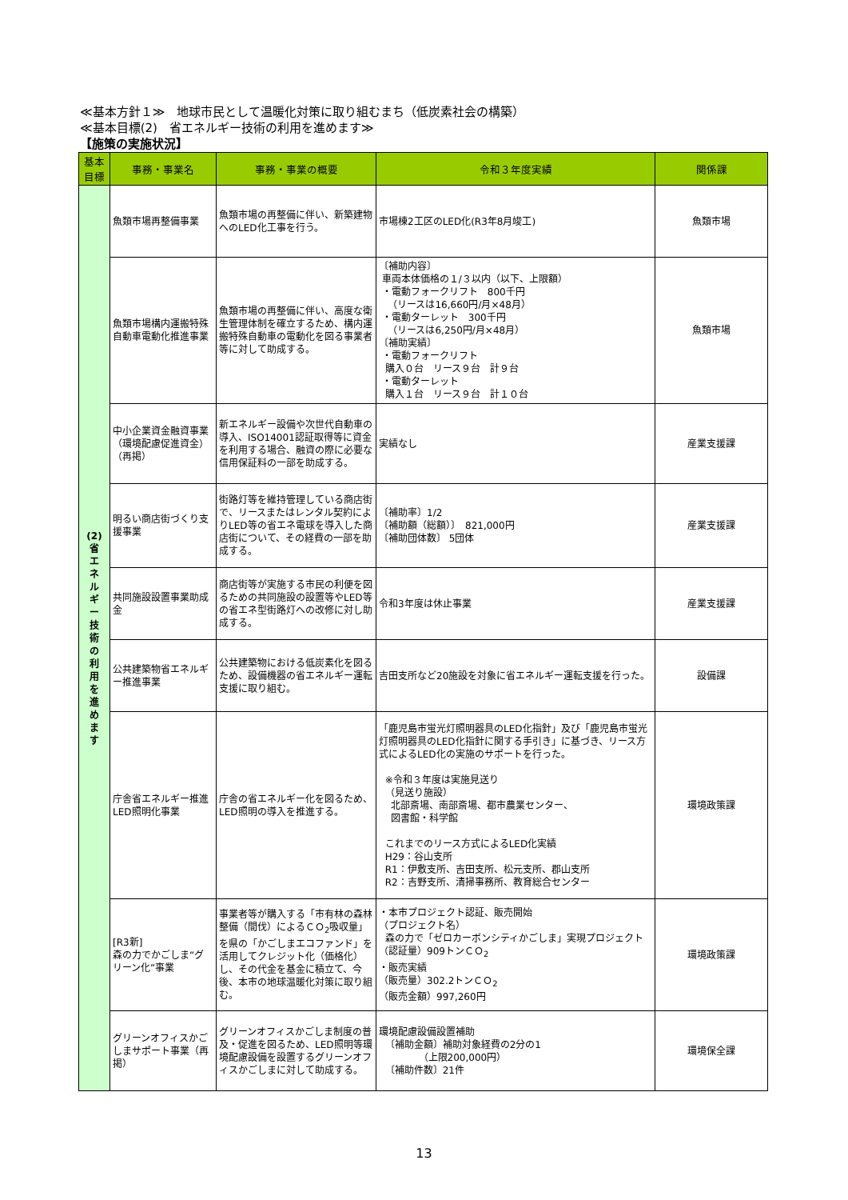≪基本方針１≫　地球市民として温暖化対策に取り組むまち（低炭素社会の構築）
≪基本目標(2)　省エネルギー技術の利用を進めます≫
【施策の実施状況】
| 基本目標 | 事務・事業名 | 事務・事業の概要 | 令和３年度実績 | 関係課 |
| --- | --- | --- | --- | --- |
| (2) 省 エ ネ ル ギ ー 技 術 の 利 用 を 進 め ま す | 魚類市場再整備事業 | 魚類市場の再整備に伴い、新築建物へのLED化工事を行う。 | 市場棟2工区のLED化(R3年8月竣工) | 魚類市場 |
| | 魚類市場構内運搬特殊自動車電動化推進事業 | 魚類市場の再整備に伴い、高度な衛生管理体制を確立するため、構内運搬特殊自動車の電動化を図る事業者等に対して助成する。 | 〔補助内容〕 車両本体価格の１/３以内（以下、上限額） ・電動フォークリフト 800千円 （リースは16,660円/月×48月） ・電動ターレット 300千円 （リースは6,250円/月×48月） 〔補助実績〕 ・電動フォークリフト 購入０台 リース９台 計９台 ・電動ターレット 購入１台 リース９台 計１０台 | 魚類市場 |
| | 中小企業資金融資事業（環境配慮促進資金）（再掲） | 新エネルギー設備や次世代自動車の導入、ISO14001認証取得等に資金を利用する場合、融資の際に必要な信用保証料の一部を助成する。 | 実績なし | 産業支援課 |
| | 明るい商店街づくり支援事業 | 街路灯等を維持管理している商店街で、リースまたはレンタル契約によりLED等の省エネ電球を導入した商店街について、その経費の一部を助成する。 | 〔補助率〕1/2 〔補助額（総額）〕 821,000円 〔補助団体数〕 5団体 | 産業支援課 |
| | 共同施設設置事業助成金 | 商店街等が実施する市民の利便を図るための共同施設の設置等やLED等の省エネ型街路灯への改修に対し助成する。 | 令和3年度は休止事業 | 産業支援課 |
| | 公共建築物省エネルギー推進事業 | 公共建築物における低炭素化を図るため、設備機器の省エネルギー運転支援に取り組む。 | 吉田支所など20施設を対象に省エネルギー運転支援を行った。 | 設備課 |
| | 庁舎省エネルギー推進LED照明化事業 | 庁舎の省エネルギー化を図るため、LED照明の導入を推進する。 | 「鹿児島市蛍光灯照明器具のLED化指針」及び「鹿児島市蛍光灯照明器具のLED化指針に関する手引き」に基づき、リース方式によるLED化の実施のサポートを行った。 ※令和３年度は実施見送り （見送り施設） 北部斎場、南部斎場、都市農業センター、 図書館・科学館 これまでのリース方式によるLED化実績 H29：谷山支所 R1：伊敷支所、吉田支所、松元支所、郡山支所 R2：吉野支所、清掃事務所、教育総合センター | 環境政策課 |
| | [R3新] 森の力でかごしま“グリーン化”事業 | 事業者等が購入する「市有林の森林整備（間伐）によるＣＯ<sub>2</sub>吸収量」を県の「かごしまエコファンド」を活用してクレジット化（価格化）し、その代金を基金に積立て、今後、本市の地球温暖化対策に取り組む。 | ・本市プロジェクト認証、販売開始 （プロジェクト名） 森の力で「ゼロカーボンシティかごしま」実現プロジェクト （認証量）909トンＣＯ<sub>2</sub> ・販売実績 （販売量）302.2トンＣＯ<sub>2</sub> （販売金額）997,260円 | 環境政策課 |
| | グリーンオフィスかごしまサポート事業（再掲） | グリーンオフィスかごしま制度の普及・促進を図るため、LED照明等環境配慮設備を設置するグリーンオフィスかごしまに対して助成する。 | 環境配慮設備設置補助 〔補助金額〕補助対象経費の2分の1 （上限200,000円） 〔補助件数〕21件 | 環境保全課 |
13